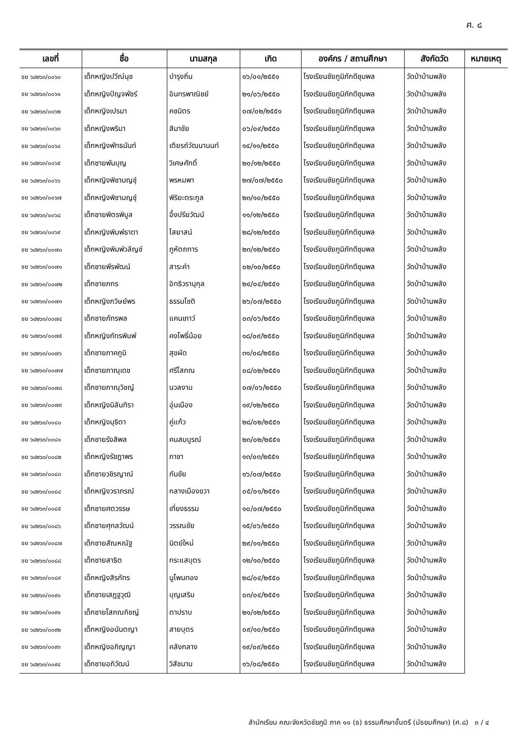ศ. ๘
| เลขที่ | ชื่อ | นามสกุล | เกิด | องค์กร / สถานศึกษา | สังกัดวัด | หมายเหตุ |
| --- | --- | --- | --- | --- | --- | --- |
| ชย ๖๔๒๖๓/๐๐๖๐ | เด็กหญิงปวีณ์นุช | บำรุงถิ่น | ๑๖/๐๑/๒๕๕๑ | โรงเรียนชัยภูมิภักดีชุมพล | วัดป่าบ้านพลัง | |
| ชย ๖๔๒๖๓/๐๐๖๑ | เด็กหญิงปัญจพัชร์ | อินทรพาณิชย์ | ๒๑/๐๖/๒๕๕๐ | โรงเรียนชัยภูมิภักดีชุมพล | วัดป่าบ้านพลัง | |
| ชย ๖๔๒๖๓/๐๐๖๒ | เด็กหญิงเปรมา | คชมิตร | ๐๗/๐๒/๒๕๕๑ | โรงเรียนชัยภูมิภักดีชุมพล | วัดป่าบ้านพลัง | |
| ชย ๖๔๒๖๓/๐๐๖๓ | เด็กหญิงพริมา | สิมาชัย | ๐๖/๐๙/๒๕๕๐ | โรงเรียนชัยภูมิภักดีชุมพล | วัดป่าบ้านพลัง | |
| ชย ๖๔๒๖๓/๐๐๖๔ | เด็กหญิงพัทธนันท์ | เตียรถ์วัฒนานนท์ | ๑๔/๑๑/๒๕๕๐ | โรงเรียนชัยภูมิภักดีชุมพล | วัดป่าบ้านพลัง | |
| ชย ๖๔๒๖๓/๐๐๖๕ | เด็กชายพันบุญ | วิเศษศักดิ์ | ๒๐/๑๒/๒๕๕๐ | โรงเรียนชัยภูมิภักดีชุมพล | วัดป่าบ้านพลัง | |
| ชย ๖๔๒๖๓/๐๐๖๖ | เด็กหญิงพิชามญชุ์ | พรหมพา | ๒๗/๐๗/๒๕๕๐ | โรงเรียนชัยภูมิภักดีชุมพล | วัดป่าบ้านพลัง | |
| ชย ๖๔๒๖๓/๐๐๖๗ | เด็กหญิงพิชามญชุ์ | พิริยะตระกูล | ๒๓/๑๐/๒๕๕๐ | โรงเรียนชัยภูมิภักดีชุมพล | วัดป่าบ้านพลัง | |
| ชย ๖๔๒๖๓/๐๐๖๘ | เด็กชายพิตรพิบูล | อึ้งปรียวัฒน์ | ๑๑/๑๒/๒๕๕๐ | โรงเรียนชัยภูมิภักดีชุมพล | วัดป่าบ้านพลัง | |
| ชย ๖๔๒๖๓/๐๐๖๙ | เด็กหญิงพิมพ์ธาดา | ไสยาสน์ | ๒๘/๑๒/๒๕๕๐ | โรงเรียนชัยภูมิภักดีชุมพล | วัดป่าบ้านพลัง | |
| ชย ๖๔๒๖๓/๐๐๗๐ | เด็กหญิงพิมพ์วลัญช์ | ภูหัตถการ | ๒๓/๑๒/๒๕๕๐ | โรงเรียนชัยภูมิภักดีชุมพล | วัดป่าบ้านพลัง | |
| ชย ๖๔๒๖๓/๐๐๗๑ | เด็กชายพีรพัฒน์ | สาระคำ | ๐๒/๑๐/๒๕๕๐ | โรงเรียนชัยภูมิภักดีชุมพล | วัดป่าบ้านพลัง | |
| ชย ๖๔๒๖๓/๐๐๗๒ | เด็กชายภกร | อิทธิวรานุกุล | ๒๔/๐๔/๒๕๕๑ | โรงเรียนชัยภูมิภักดีชุมพล | วัดป่าบ้านพลัง | |
| ชย ๖๔๒๖๓/๐๐๗๓ | เด็กหญิงภวิษย์พร | ธรรมโชติ | ๒๖/๐๗/๒๕๕๐ | โรงเรียนชัยภูมิภักดีชุมพล | วัดป่าบ้านพลัง | |
| ชย ๖๔๒๖๓/๐๐๗๔ | เด็กชายภัทรพล | แคนเภาว์ | ๐๓/๐๖/๒๕๕๐ | โรงเรียนชัยภูมิภักดีชุมพล | วัดป่าบ้านพลัง | |
| ชย ๖๔๒๖๓/๐๐๗๕ | เด็กหญิงภัทรพิมพ์ | คงโพธิ์น้อย | ๑๘/๐๙/๒๕๕๐ | โรงเรียนชัยภูมิภักดีชุมพล | วัดป่าบ้านพลัง | |
| ชย ๖๔๒๖๓/๐๐๗๖ | เด็กชายภาคภูมิ | สุขผัด | ๓๑/๐๘/๒๕๕๐ | โรงเรียนชัยภูมิภักดีชุมพล | วัดป่าบ้านพลัง | |
| ชย ๖๔๒๖๓/๐๐๗๗ | เด็กชายภาณุเดช | ศรีโสภณ | ๐๘/๐๒/๒๕๕๑ | โรงเรียนชัยภูมิภักดีชุมพล | วัดป่าบ้านพลัง | |
| ชย ๖๔๒๖๓/๐๐๗๘ | เด็กชายภาณุวิชญ์ | นวลงาม | ๐๗/๐๖/๒๕๕๐ | โรงเรียนชัยภูมิภักดีชุมพล | วัดป่าบ้านพลัง | |
| ชย ๖๔๒๖๓/๐๐๗๙ | เด็กหญิงมิลันทิรา | อุ่นเมือง | ๑๙/๑๒/๒๕๕๐ | โรงเรียนชัยภูมิภักดีชุมพล | วัดป่าบ้านพลัง | |
| ชย ๖๔๒๖๓/๐๐๘๐ | เด็กหญิงมุธิตา | คู่แก้ว | ๒๘/๐๒/๒๕๕๑ | โรงเรียนชัยภูมิภักดีชุมพล | วัดป่าบ้านพลัง | |
| ชย ๖๔๒๖๓/๐๐๘๑ | เด็กชายรังสิพล | คนสมบูรณ์ | ๒๓/๐๒/๒๕๕๑ | โรงเรียนชัยภูมิภักดีชุมพล | วัดป่าบ้านพลัง | |
| ชย ๖๔๒๖๓/๐๐๘๒ | เด็กหญิงรัชฎาพร | ภาชา | ๑๓/๐๓/๒๕๕๑ | โรงเรียนชัยภูมิภักดีชุมพล | วัดป่าบ้านพลัง | |
| ชย ๖๔๒๖๓/๐๐๘๓ | เด็กชายวชิรญาณ์ | กันชัย | ๑๖/๐๗/๒๕๕๐ | โรงเรียนชัยภูมิภักดีชุมพล | วัดป่าบ้านพลัง | |
| ชย ๖๔๒๖๓/๐๐๘๔ | เด็กหญิงวราภรณ์ | กลางเมืองขวา | ๐๕/๐๑/๒๕๕๑ | โรงเรียนชัยภูมิภักดีชุมพล | วัดป่าบ้านพลัง | |
| ชย ๖๔๒๖๓/๐๐๘๕ | เด็กชายศตวรรษ | เที่ยงธรรม | ๑๐/๐๗/๒๕๕๐ | โรงเรียนชัยภูมิภักดีชุมพล | วัดป่าบ้านพลัง | |
| ชย ๖๔๒๖๓/๐๐๘๖ | เด็กชายศุกลวัฒน์ | วรรณชัย | ๑๕/๐๖/๒๕๕๐ | โรงเรียนชัยภูมิภักดีชุมพล | วัดป่าบ้านพลัง | |
| ชย ๖๔๒๖๓/๐๐๘๗ | เด็กชายสัณหณัฐ | นิตย์ใหม่ | ๒๙/๑๑/๒๕๕๐ | โรงเรียนชัยภูมิภักดีชุมพล | วัดป่าบ้านพลัง | |
| ชย ๖๔๒๖๓/๐๐๘๘ | เด็กชายสาธิต | กระแสบุตร | ๑๒/๑๐/๒๕๕๐ | โรงเรียนชัยภูมิภักดีชุมพล | วัดป่าบ้านพลัง | |
| ชย ๖๔๒๖๓/๐๐๘๙ | เด็กหญิงสิรภัทร | นูโพนทอง | ๒๘/๐๔/๒๕๕๐ | โรงเรียนชัยภูมิภักดีชุมพล | วัดป่าบ้านพลัง | |
| ชย ๖๔๒๖๓/๐๐๙๐ | เด็กชายเสฏฐวุฒิ | บุญเสริม | ๐๓/๐๔/๒๕๕๑ | โรงเรียนชัยภูมิภักดีชุมพล | วัดป่าบ้านพลัง | |
| ชย ๖๔๒๖๓/๐๐๙๑ | เด็กชายโสภณกิชญ์ | ตาปราบ | ๒๑/๑๒/๒๕๕๐ | โรงเรียนชัยภูมิภักดีชุมพล | วัดป่าบ้านพลัง | |
| ชย ๖๔๒๖๓/๐๐๙๒ | เด็กหญิงอนันตญา | สายบุตร | ๐๙/๑๐/๒๕๕๐ | โรงเรียนชัยภูมิภักดีชุมพล | วัดป่าบ้านพลัง | |
| ชย ๖๔๒๖๓/๐๐๙๓ | เด็กหญิงอภิญญา | คลังกลาง | ๑๙/๐๙/๒๕๕๐ | โรงเรียนชัยภูมิภักดีชุมพล | วัดป่าบ้านพลัง | |
| ชย ๖๔๒๖๓/๐๐๙๔ | เด็กชายอภิวัฒน์ | วิสัชนาม | ๑๖/๐๘/๒๕๕๐ | โรงเรียนชัยภูมิภักดีชุมพล | วัดป่าบ้านพลัง | |
สำนักเรียน คณะจังหวัดชัยภูมิ ภาค ๑๑ (ธ) ธรรมศึกษาชั้นตรี (มัธยมศึกษา) (ศ.๘) ๓ / ๔